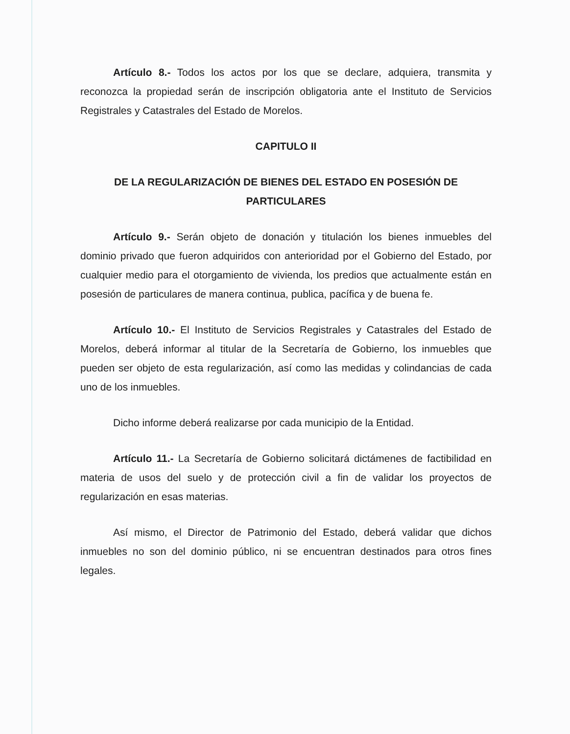Artículo 8.- Todos los actos por los que se declare, adquiera, transmita y reconozca la propiedad serán de inscripción obligatoria ante el Instituto de Servicios Registrales y Catastrales del Estado de Morelos.
CAPITULO II
DE LA REGULARIZACIÓN DE BIENES DEL ESTADO EN POSESIÓN DE PARTICULARES
Artículo 9.- Serán objeto de donación y titulación los bienes inmuebles del dominio privado que fueron adquiridos con anterioridad por el Gobierno del Estado, por cualquier medio para el otorgamiento de vivienda, los predios que actualmente están en posesión de particulares de manera continua, publica, pacífica y de buena fe.
Artículo 10.- El Instituto de Servicios Registrales y Catastrales del Estado de Morelos, deberá informar al titular de la Secretaría de Gobierno, los inmuebles que pueden ser objeto de esta regularización, así como las medidas y colindancias de cada uno de los inmuebles.
Dicho informe deberá realizarse por cada municipio de la Entidad.
Artículo 11.- La Secretaría de Gobierno solicitará dictámenes de factibilidad en materia de usos del suelo y de protección civil a fin de validar los proyectos de regularización en esas materias.
Así mismo, el Director de Patrimonio del Estado, deberá validar que dichos inmuebles no son del dominio público, ni se encuentran destinados para otros fines legales.